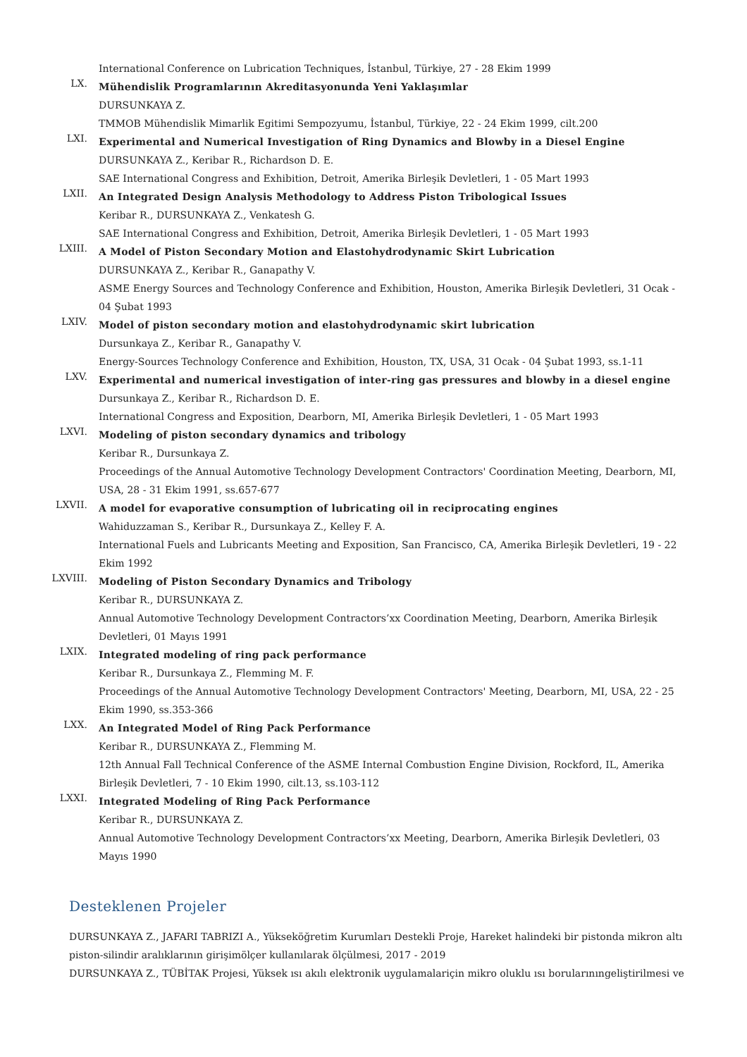International Conference on Lubrication Techniques, İstanbul, Türkiye, 27 - 28 Ekim 1999
LX.
Mühendislik Programlarının Akreditasyonunda Yeni Yaklaşımlar
DURSUNKAYA Z.
TMMOB Mühendislik Mimarlik Egitimi Sempozyumu, İstanbul, Türkiye, 22 - 24 Ekim 1999, cilt.200
LXI.
Experimental and Numerical Investigation of Ring Dynamics and Blowby in a Diesel Engine
DURSUNKAYA Z., Keribar R., Richardson D. E.
SAE International Congress and Exhibition, Detroit, Amerika Birleşik Devletleri, 1 - 05 Mart 1993
LXII.
An Integrated Design Analysis Methodology to Address Piston Tribological Issues
Keribar R., DURSUNKAYA Z., Venkatesh G.
SAE International Congress and Exhibition, Detroit, Amerika Birleşik Devletleri, 1 - 05 Mart 1993
LXIII.
A Model of Piston Secondary Motion and Elastohydrodynamic Skirt Lubrication
DURSUNKAYA Z., Keribar R., Ganapathy V.
ASME Energy Sources and Technology Conference and Exhibition, Houston, Amerika Birleşik Devletleri, 31 Ocak - 04 Şubat 1993
LXIV.
Model of piston secondary motion and elastohydrodynamic skirt lubrication
Dursunkaya Z., Keribar R., Ganapathy V.
Energy-Sources Technology Conference and Exhibition, Houston, TX, USA, 31 Ocak - 04 Şubat 1993, ss.1-11
LXV.
Experimental and numerical investigation of inter-ring gas pressures and blowby in a diesel engine
Dursunkaya Z., Keribar R., Richardson D. E.
International Congress and Exposition, Dearborn, MI, Amerika Birleşik Devletleri, 1 - 05 Mart 1993
LXVI.
Modeling of piston secondary dynamics and tribology
Keribar R., Dursunkaya Z.
Proceedings of the Annual Automotive Technology Development Contractors' Coordination Meeting, Dearborn, MI, USA, 28 - 31 Ekim 1991, ss.657-677
LXVII.
A model for evaporative consumption of lubricating oil in reciprocating engines
Wahiduzzaman S., Keribar R., Dursunkaya Z., Kelley F. A.
International Fuels and Lubricants Meeting and Exposition, San Francisco, CA, Amerika Birleşik Devletleri, 19 - 22 Ekim 1992
LXVIII.
Modeling of Piston Secondary Dynamics and Tribology
Keribar R., DURSUNKAYA Z.
Annual Automotive Technology Development Contractors’xx Coordination Meeting, Dearborn, Amerika Birleşik Devletleri, 01 Mayıs 1991
LXIX.
Integrated modeling of ring pack performance
Keribar R., Dursunkaya Z., Flemming M. F.
Proceedings of the Annual Automotive Technology Development Contractors' Meeting, Dearborn, MI, USA, 22 - 25 Ekim 1990, ss.353-366
LXX.
An Integrated Model of Ring Pack Performance
Keribar R., DURSUNKAYA Z., Flemming M.
12th Annual Fall Technical Conference of the ASME Internal Combustion Engine Division, Rockford, IL, Amerika Birleşik Devletleri, 7 - 10 Ekim 1990, cilt.13, ss.103-112
LXXI.
Integrated Modeling of Ring Pack Performance
Keribar R., DURSUNKAYA Z.
Annual Automotive Technology Development Contractors’xx Meeting, Dearborn, Amerika Birleşik Devletleri, 03 Mayıs 1990
Desteklenen Projeler
DURSUNKAYA Z., JAFARI TABRIZI A., Yükseköğretim Kurumları Destekli Proje, Hareket halindeki bir pistonda mikron altı piston-silindir aralıklarının girişimölçer kullanılarak ölçülmesi, 2017 - 2019
DURSUNKAYA Z., TÜBİTAK Projesi, Yüksek ısı akılı elektronik uygulamalariçin mikro oluklu ısı borularınıngeliştirilmesi ve